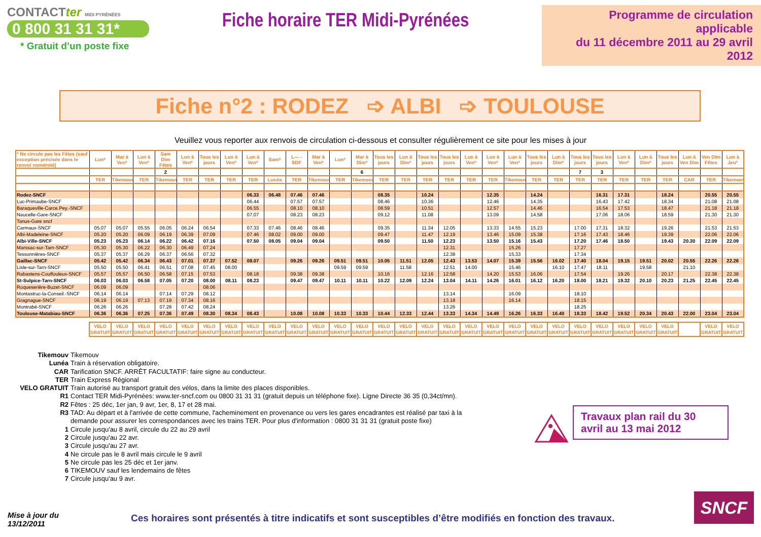CONTACTter MIDI PYRÉNÉES
0 800 31 31 31*
* Gratuit d’un poste fixe
Fiche horaire TER Midi-Pyrénées
Programme de circulation applicable
du 11 décembre 2011 au 29 avril 2012
Fiche n°2 : RODEZ ➩ ALBI ➩ TOULOUSE
Veuillez vous reporter aux renvois de circulation ci-dessous et consulter régulièrement ce site pour les mises à jour
| * Ne circule pas les Fêtes (sauf exception précisée dans le renvoi numéroté) | Lun* | Mar à Ven* | Lun à Ven* | Sam Dim Fêtes | Lun à Ven* | Tous les jours | Lun à Ven* | Lun à Ven* | Sam* | L--- - SDF | Mar à Ven* | Lun* | Mar à Dim* | Tous les jours | Lun à Dim* | Tous les jours | Tous les jours | Lun à Ven* | Lun à Ven* | Lun à Ven* | Tous les jours | Lun à Dim* | Tous les jours | Tous les jours | Lun à Ven* | Lun à Dim* | Tous les jours | Lun à Ven Dim | Ven Dim Fêtes | Lun à Jeu* |
| --- | --- | --- | --- | --- | --- | --- | --- | --- | --- | --- | --- | --- | --- | --- | --- | --- | --- | --- | --- | --- | --- | --- | --- | --- | --- | --- | --- | --- | --- | --- |
| | | | | 2 | | | | | | | | | 6 | | | | | | | | | | 7 | 3 | | | | | | |
| | TER | Tikemouv | TER | Tikemouv | TER | TER | TER | TER | Lunéa | TER | Tikemouv | TER | Tikemouv | TER | TER | TER | TER | TER | TER | Tikemouv | TER | TER | TER | TER | TER | TER | TER | CAR | TER | Tikemouv |
| Rodez-SNCF | | | | | | | | 06.33 | 06.48 | 07.46 | 07.46 | | | 08.35 | | 10.24 | | | 12.35 | | 14.24 | | | 16.31 | 17.31 | | 18.24 | | 20.55 | 20.55 |
| Luc-Primaube-SNCF | | | | | | | | 06.44 | | 07.57 | 07.57 | | | 08.46 | | 10.36 | | | 12.46 | | 14.35 | | | 16.43 | 17.42 | | 18.34 | | 21.08 | 21.08 |
| Baraqueville-Carce.Pey.-SNCF | | | | | | | | 06.55 | | 08.10 | 08.10 | | | 08.59 | | 10.51 | | | 12.57 | | 14.46 | | | 16.54 | 17.53 | | 18.47 | | 21.18 | 21.18 |
| Naucelle-Gare-SNCF | | | | | | | | 07.07 | | 08.23 | 08.23 | | | 09.12 | | 11.08 | | | 13.09 | | 14.58 | | | 17.06 | 18.06 | | 18.59 | | 21.30 | 21.30 |
| Tanus-Gare sncf | | | | | | | | | | | | | | | | | | | | | | | | | | | | | | |
| Carmaux-SNCF | 05.07 | 05.07 | 05.55 | 06.05 | 06.24 | 06.54 | | 07.33 | 07.46 | 08.46 | 08.46 | | | 09.35 | | 11.34 | 12.05 | | 13.33 | 14.55 | 15.23 | | 17.00 | 17.31 | 18.32 | | 19.26 | | 21.53 | 21.53 |
| Albi-Madeleine-SNCF | 05.20 | 05.20 | 06.09 | 06.19 | 06.39 | 07.09 | | 07.46 | 08.02 | 09.00 | 09.00 | | | 09.47 | | 11.47 | 12.19 | | 13.46 | 15.09 | 15.38 | | 17.16 | 17.43 | 18.46 | | 19.39 | | 22.06 | 22.06 |
| Albi-Ville-SNCF | 05.23 | 05.23 | 06.14 | 06.22 | 06.42 | 07.16 | | 07.50 | 08.05 | 09.04 | 09.04 | | | 09.50 | | 11.50 | 12.23 | | 13.50 | 15.16 | 15.43 | | 17.20 | 17.46 | 18.50 | | 19.43 | 20.30 | 22.09 | 22.09 |
| Marssac-sur-Tarn-SNCF | 05.30 | 05.30 | 06.22 | 06.30 | 06.49 | 07.24 | | | | | | | | | | | 12.31 | | | 15.26 | | | 17.27 | | | | | | | |
| Tessonnières-SNCF | 05.37 | 05.37 | 06.29 | 06.37 | 06.56 | 07.32 | | | | | | | | | | | 12.38 | | | 15.33 | | | 17.34 | | | | | | | |
| Gaillac-SNCF | 05.42 | 05.42 | 06.34 | 06.43 | 07.01 | 07.37 | 07.52 | 08.07 | | 09.26 | 09.26 | 09.51 | 09.51 | 10.05 | 11.51 | 12.05 | 12.43 | 13.53 | 14.07 | 15.39 | 15.56 | 16.02 | 17.40 | 18.04 | 19.15 | 19.51 | 20.02 | 20.55 | 22.26 | 22.26 |
| Lisle-sur-Tarn-SNCF | 05.50 | 05.50 | 06.41 | 06.51 | 07.08 | 07.45 | 08.00 | | | | | 09.59 | 09.59 | | 11.58 | | 12.51 | 14.00 | | 15.46 | | 16.10 | 17.47 | 18.11 | | 19.58 | | 21.10 | | |
| Rabastens-Couffouleux-SNCF | 05.57 | 05.57 | 06.50 | 06.58 | 07.15 | 07.53 | | 08.18 | | 09.38 | 09.38 | | | 10.16 | | 12.16 | 12.58 | | 14.20 | 15.53 | 16.06 | | 17.54 | | 19.26 | | 20.17 | | 22.38 | 22.38 |
| St-Sulpice-Tarn-SNCF | 06.03 | 06.03 | 06.58 | 07.05 | 07.20 | 08.00 | 08.11 | 08.23 | | 09.47 | 09.47 | 10.11 | 10.11 | 10.22 | 12.09 | 12.24 | 13.04 | 14.11 | 14.26 | 16.01 | 16.12 | 16.20 | 18.00 | 18.21 | 19.32 | 20.10 | 20.23 | 21.25 | 22.45 | 22.45 |
| Roqueserière-Buzet-SNCF | 06.09 | 06.09 | | | | 08.06 | | | | | | | | | | | | | | | | | | | | | | | | |
| Montastruc-la-Conseil.-SNCF | 06.14 | 06.14 | | 07.14 | 07.29 | 08.12 | | | | | | | | | | | 13.14 | | | 16.09 | | | 18.10 | | | | | | | |
| Gragnague-SNCF | 06.19 | 06.19 | 07.13 | 07.19 | 07.34 | 08.16 | | | | | | | | | | | 13.18 | | | 16.14 | | | 18.15 | | | | | | | |
| Montrabé-SNCF | 06.26 | 06.26 | | 07.28 | 07.42 | 08.24 | | | | | | | | | | | 13.26 | | | | | | 18.25 | | | | | | | |
| Toulouse-Matabiau-SNCF | 06.36 | 06.36 | 07.25 | 07.36 | 07.49 | 08.30 | 08.34 | 08.43 | | 10.08 | 10.08 | 10.33 | 10.33 | 10.44 | 12.33 | 12.44 | 13.33 | 14.34 | 14.49 | 16.26 | 16.33 | 16.40 | 18.33 | 18.42 | 19.52 | 20.34 | 20.43 | 22.00 | 23.04 | 23.04 |
| VELO GRATUIT | VELO GRATUIT | VELO GRATUIT | VELO GRATUIT | VELO GRATUIT | VELO GRATUIT | VELO GRATUIT | VELO GRATUIT | VELO GRATUIT | VELO GRATUIT | VELO GRATUIT | VELO GRATUIT | VELO GRATUIT | VELO GRATUIT | VELO GRATUIT | VELO GRATUIT | VELO GRATUIT | VELO GRATUIT | VELO GRATUIT | VELO GRATUIT | VELO GRATUIT | VELO GRATUIT | VELO GRATUIT | VELO GRATUIT | VELO GRATUIT | VELO GRATUIT | VELO GRATUIT | | VELO GRATUIT | VELO GRATUIT |
| Tikemouv | Tikemouv |
| Lunéa | Train à réservation obligatoire. |
| CAR | Tarification SNCF. ARRÊT FACULTATIF: faire signe au conducteur. |
| TER | Train Express Régional |
| VELO GRATUIT | Train autorisé au transport gratuit des vélos, dans la limite des places disponibles. |
| R1 | Contact TER Midi-Pyrénées: www.ter-sncf.com ou 0800 31 31 31 (gratuit depuis un téléphone fixe). Ligne Directe 36 35 (0,34ct/mn). |
| R2 | Fêtes : 25 déc, 1er jan, 9 avr, 1er, 8, 17 et 28 mai. |
| R3 | TAD: Au départ et à l'arrivée de cette commune, l'acheminement en provenance ou vers les gares encadrantes est réalisé par taxi à la demande pour assurer les correspondances avec les trains TER. Pour plus d'information : 0800 31 31 31 (gratuit poste fixe) |
| 1 | Circule jusqu'au 8 avril, circule du 22 au 29 avril |
| 2 | Circule jusqu'au 22 avr. |
| 3 | Circule jusqu'au 27 avr. |
| 4 | Ne circule pas le 8 avril mais circule le 9 avril |
| 5 | Ne circule pas les 25 déc et 1er janv. |
| 6 | TIKEMOUV sauf les lendemains de fêtes |
| 7 | Circule jusqu'au 9 avr. |
Travaux plan rail du 30 avril au 13 mai 2012
Mise à jour du
13/12/2011
Ces horaires sont présentés à titre indicatifs et sont susceptibles d’être modifiés en fonction des travaux.
SNCF